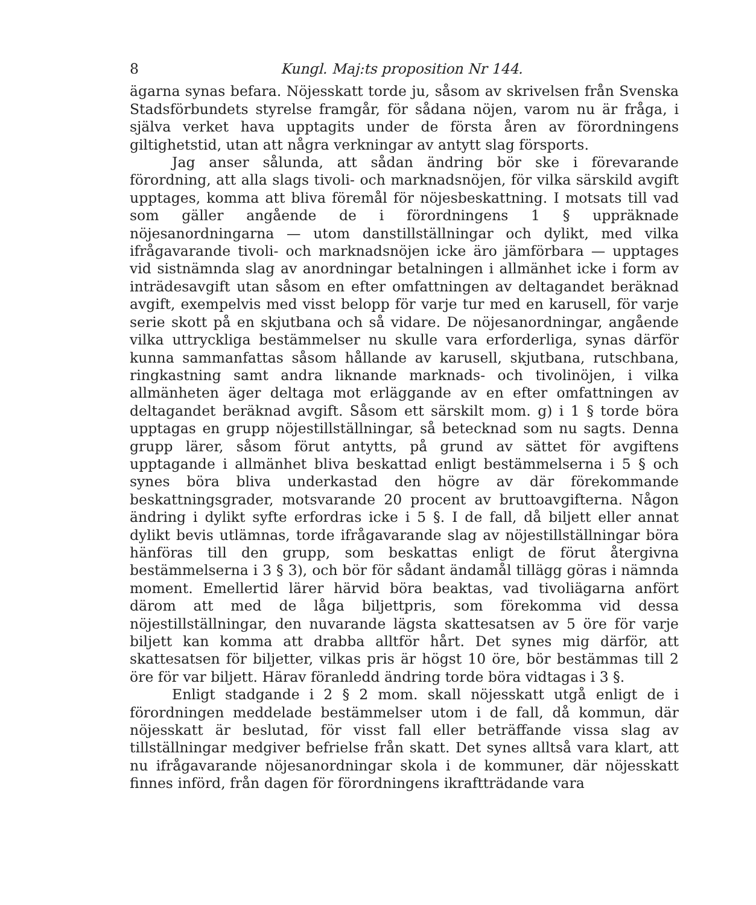8 Kungl. Maj:ts proposition Nr 144.
ägarna synas befara. Nöjesskatt torde ju, såsom av skrivelsen från Svenska Stadsförbundets styrelse framgår, för sådana nöjen, varom nu är fråga, i själva verket hava upptagits under de första åren av förordningens giltighetstid, utan att några verkningar av antytt slag försports.
Jag anser sålunda, att sådan ändring bör ske i förevarande förordning, att alla slags tivoli- och marknadsnöjen, för vilka särskild avgift upptages, komma att bliva föremål för nöjesbeskattning. I motsats till vad som gäller angående de i förordningens 1 § uppräknade nöjesanordningarna — utom danstillställningar och dylikt, med vilka ifrågavarande tivoli- och marknadsnöjen icke äro jämförbara — upptages vid sistnämnda slag av anordningar betalningen i allmänhet icke i form av inträdesavgift utan såsom en efter omfattningen av deltagandet beräknad avgift, exempelvis med visst belopp för varje tur med en karusell, för varje serie skott på en skjutbana och så vidare. De nöjesanordningar, angående vilka uttryckliga bestämmelser nu skulle vara erforderliga, synas därför kunna sammanfattas såsom hållande av karusell, skjutbana, rutschbana, ringkastning samt andra liknande marknads- och tivolinöjen, i vilka allmänheten äger deltaga mot erläggande av en efter omfattningen av deltagandet beräknad avgift. Såsom ett särskilt mom. g) i 1 § torde böra upptagas en grupp nöjestillställningar, så betecknad som nu sagts. Denna grupp lärer, såsom förut antytts, på grund av sättet för avgiftens upptagande i allmänhet bliva beskattad enligt bestämmelserna i 5 § och synes böra bliva underkastad den högre av där förekommande beskattningsgrader, motsvarande 20 procent av bruttoavgifterna. Någon ändring i dylikt syfte erfordras icke i 5 §. I de fall, då biljett eller annat dylikt bevis utlämnas, torde ifrågavarande slag av nöjestillställningar böra hänföras till den grupp, som beskattas enligt de förut återgivna bestämmelserna i 3 § 3), och bör för sådant ändamål tillägg göras i nämnda moment. Emellertid lärer härvid böra beaktas, vad tivoliägarna anfört därom att med de låga biljettpris, som förekomma vid dessa nöjestillställningar, den nuvarande lägsta skattesatsen av 5 öre för varje biljett kan komma att drabba alltför hårt. Det synes mig därför, att skattesatsen för biljetter, vilkas pris är högst 10 öre, bör bestämmas till 2 öre för var biljett. Härav föranledd ändring torde böra vidtagas i 3 §.
Enligt stadgande i 2 § 2 mom. skall nöjesskatt utgå enligt de i förordningen meddelade bestämmelser utom i de fall, då kommun, där nöjesskatt är beslutad, för visst fall eller beträffande vissa slag av tillställningar medgiver befrielse från skatt. Det synes alltså vara klart, att nu ifrågavarande nöjesanordningar skola i de kommuner, där nöjesskatt finnes införd, från dagen för förordningens ikraftträdande vara